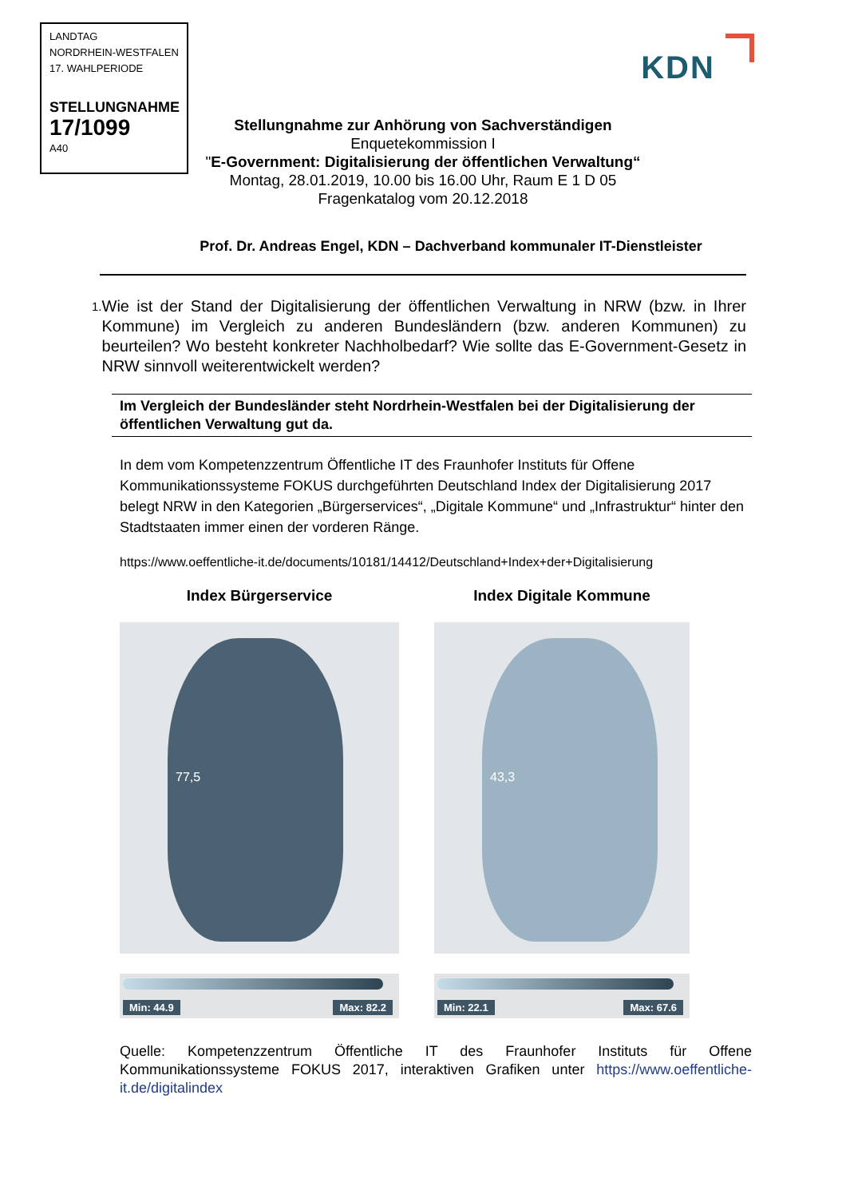LANDTAG
NORDRHEIN-WESTFALEN
17. WAHLPERIODE
STELLUNGNAHME
17/1099
A40
KDN
Stellungnahme zur Anhörung von Sachverständigen
Enquetekommission I
"E-Government: Digitalisierung der öffentlichen Verwaltung“
Montag, 28.01.2019, 10.00 bis 16.00 Uhr, Raum E 1 D 05
Fragenkatalog vom 20.12.2018
Prof. Dr. Andreas Engel, KDN – Dachverband kommunaler IT-Dienstleister
1.
Wie ist der Stand der Digitalisierung der öffentlichen Verwaltung in NRW (bzw. in Ihrer Kommune) im Vergleich zu anderen Bundesländern (bzw. anderen Kommunen) zu beurteilen? Wo besteht konkreter Nachholbedarf? Wie sollte das E-Government-Gesetz in NRW sinnvoll weiterentwickelt werden?
Im Vergleich der Bundesländer steht Nordrhein-Westfalen bei der Digitalisierung der öffentlichen Verwaltung gut da.
In dem vom Kompetenzzentrum Öffentliche IT des Fraunhofer Instituts für Offene Kommunikationssysteme FOKUS durchgeführten Deutschland Index der Digitalisierung 2017 belegt NRW in den Kategorien „Bürgerservices“, „Digitale Kommune“ und „Infrastruktur“ hinter den Stadtstaaten immer einen der vorderen Ränge.
https://www.oeffentliche-it.de/documents/10181/14412/Deutschland+Index+der+Digitalisierung
Index Bürgerservice
77,5
Min: 44.9 Max: 82.2
Index Digitale Kommune
43,3
Min: 22.1 Max: 67.6
Quelle: Kompetenzzentrum Öffentliche IT des Fraunhofer Instituts für Offene Kommunikationssysteme FOKUS 2017, interaktiven Grafiken unter https://www.oeffentliche-it.de/digitalindex